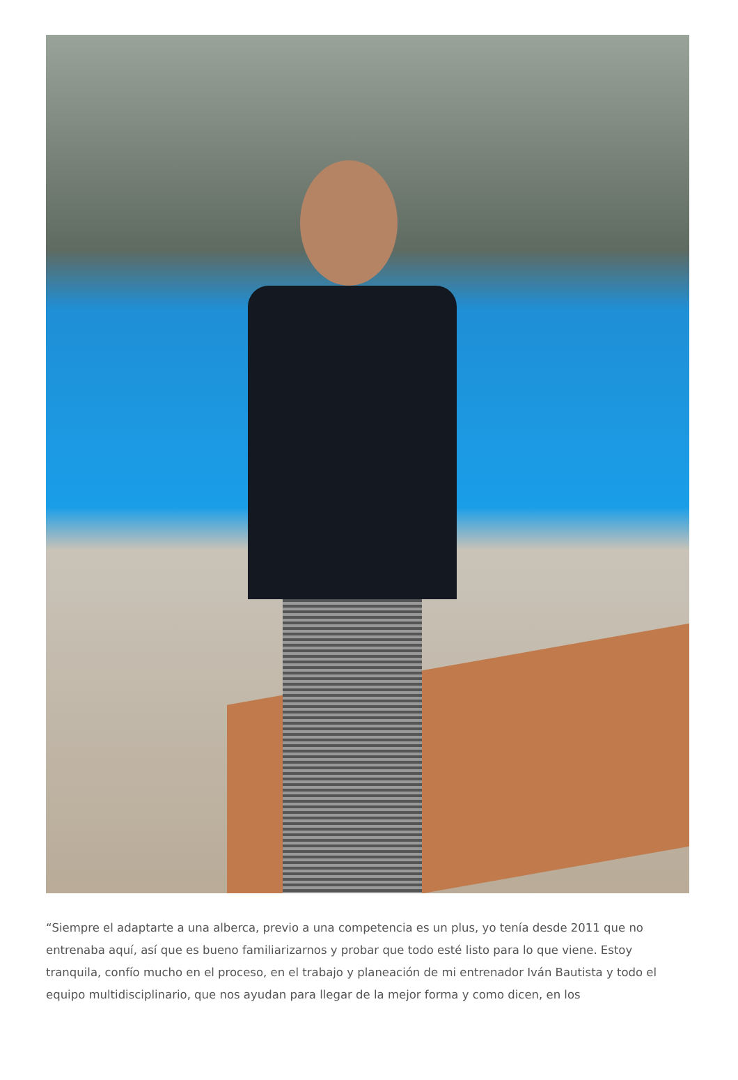“Siempre el adaptarte a una alberca, previo a una competencia es un plus, yo tenía desde 2011 que no entrenaba aquí, así que es bueno familiarizarnos y probar que todo esté listo para lo que viene. Estoy tranquila, confío mucho en el proceso, en el trabajo y planeación de mi entrenador Iván Bautista y todo el equipo multidisciplinario, que nos ayudan para llegar de la mejor forma y como dicen, en los